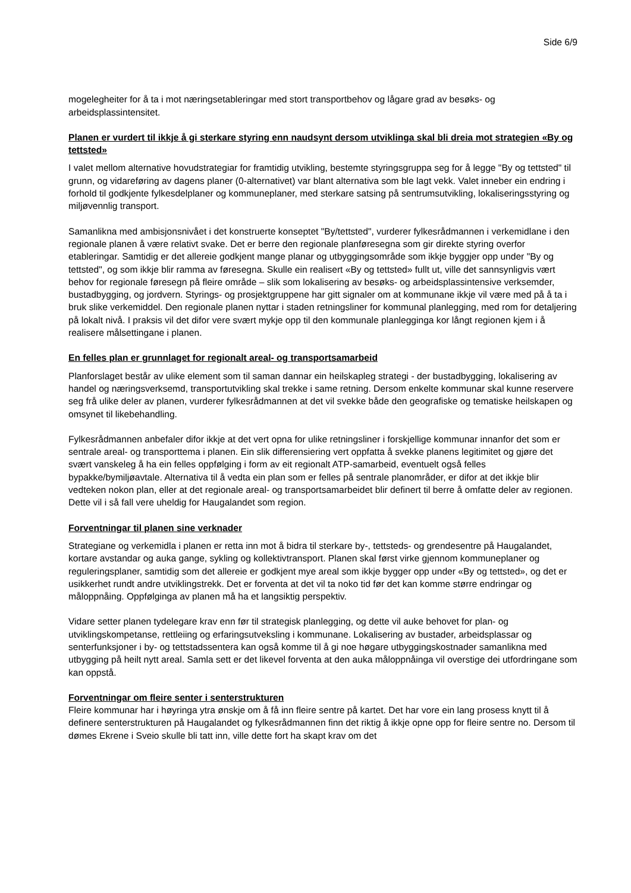Side 6/9
mogelegheiter for å ta i mot næringsetableringar med stort transportbehov og lågare grad av besøks- og arbeidsplassintensitet.
Planen er vurdert til ikkje å gi sterkare styring enn naudsynt dersom utviklinga skal bli dreia mot strategien «By og tettsted»
I valet mellom alternative hovudstrategiar for framtidig utvikling, bestemte styringsgruppa seg for å legge "By og tettsted" til grunn, og vidareføring av dagens planer (0-alternativet) var blant alternativa som ble lagt vekk. Valet inneber ein endring i forhold til godkjente fylkesdelplaner og kommuneplaner, med sterkare satsing på sentrumsutvikling, lokaliseringsstyring og miljøvennlig transport.
Samanlikna med ambisjonsnivået i det konstruerte konseptet "By/tettsted", vurderer fylkesrådmannen i verkemidlane i den regionale planen å være relativt svake. Det er berre den regionale planføresegna som gir direkte styring overfor etableringar. Samtidig er det allereie godkjent mange planar og utbyggingsområde som ikkje byggjer opp under "By og tettsted", og som ikkje blir ramma av føresegna. Skulle ein realisert «By og tettsted» fullt ut, ville det sannsynligvis vært behov for regionale føresegn på fleire område – slik som lokalisering av besøks- og arbeidsplassintensive verksemder, bustadbygging, og jordvern. Styrings- og prosjektgruppene har gitt signaler om at kommunane ikkje vil være med på å ta i bruk slike verkemiddel. Den regionale planen nyttar i staden retningsliner for kommunal planlegging, med rom for detaljering på lokalt nivå. I praksis vil det difor vere svært mykje opp til den kommunale planlegginga kor långt regionen kjem i å realisere målsettingane i planen.
En felles plan er grunnlaget for regionalt areal- og transportsamarbeid
Planforslaget består av ulike element som til saman dannar ein heilskapleg strategi - der bustadbygging, lokalisering av handel og næringsverksemd, transportutvikling skal trekke i same retning. Dersom enkelte kommunar skal kunne reservere seg frå ulike deler av planen, vurderer fylkesrådmannen at det vil svekke både den geografiske og tematiske heilskapen og omsynet til likebehandling.
Fylkesrådmannen anbefaler difor ikkje at det vert opna for ulike retningsliner i forskjellige kommunar innanfor det som er sentrale areal- og transporttema i planen. Ein slik differensiering vert oppfatta å svekke planens legitimitet og gjøre det svært vanskeleg å ha ein felles oppfølging i form av eit regionalt ATP-samarbeid, eventuelt også felles bypakke/bymiljøavtale. Alternativa til å vedta ein plan som er felles på sentrale planområder, er difor at det ikkje blir vedteken nokon plan, eller at det regionale areal- og transportsamarbeidet blir definert til berre å omfatte deler av regionen. Dette vil i så fall vere uheldig for Haugalandet som region.
Forventningar til planen sine verknader
Strategiane og verkemidla i planen er retta inn mot å bidra til sterkare by-, tettsteds- og grendesentre på Haugalandet, kortare avstandar og auka gange, sykling og kollektivtransport. Planen skal først virke gjennom kommuneplaner og reguleringsplaner, samtidig som det allereie er godkjent mye areal som ikkje bygger opp under «By og tettsted», og det er usikkerhet rundt andre utviklingstrekk. Det er forventa at det vil ta noko tid før det kan komme større endringar og måloppnåing. Oppfølginga av planen må ha et langsiktig perspektiv.
Vidare setter planen tydelegare krav enn før til strategisk planlegging, og dette vil auke behovet for plan- og utviklingskompetanse, rettleiing og erfaringsutveksling i kommunane. Lokalisering av bustader, arbeidsplassar og senterfunksjoner i by- og tettstadssentera kan også komme til å gi noe høgare utbyggingskostnader samanlikna med utbygging på heilt nytt areal. Samla sett er det likevel forventa at den auka måloppnåinga vil overstige dei utfordringane som kan oppstå.
Forventningar om fleire senter i senterstrukturen
Fleire kommunar har i høyringa ytra ønskje om å få inn fleire sentre på kartet. Det har vore ein lang prosess knytt til å definere senterstrukturen på Haugalandet og fylkesrådmannen finn det riktig å ikkje opne opp for fleire sentre no. Dersom til dømes Ekrene i Sveio skulle bli tatt inn, ville dette fort ha skapt krav om det